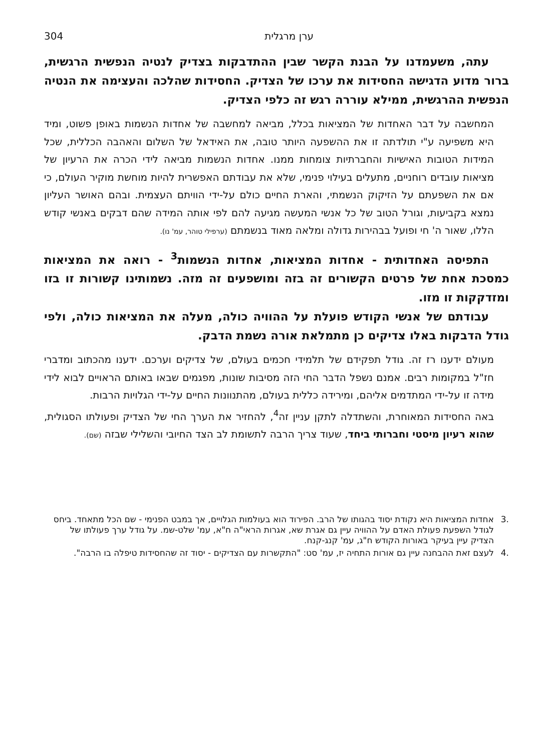ערן מרגלית 304
עתה, משעמדנו על הבנת הקשר שבין ההתדבקות בצדיק לנטיה הנפשית הרגשית, ברור מדוע הדגישה החסידות את ערכו של הצדיק. החסידות שהלכה והעצימה את הנטיה הנפשית ההרגשית, ממילא עוררה רגש זה כלפי הצדיק.
המחשבה על דבר האחדות של המציאות בכלל, מביאה למחשבה של אחדות הנשמות באופן פשוט, ומיד היא משפיעה ע"י תולדתה זו את ההשפעה היותר טובה, את האידאל של השלום והאהבה הכללית, שכל המידות הטובות האישיות והחברתיות צומחות ממנו. אחדות הנשמות מביאה לידי הכרה את הרעיון של מציאות עובדים רוחניים, מתעלים בעילוי פנימי, שלא את עבודתם האפשרית להיות מוחשת מוקיר העולם, כי אם את השפעתם על הזיקוק הנשמתי, והארת החיים כולם על-ידי הוויתם העצמית. ובהם האושר העליון נמצא בקביעות, וגורל הטוב של כל אנשי המעשה מגיעה להם לפי אותה המידה שהם דבקים באנשי קודש הללו, שאור ה' חי ופועל בבהירות גדולה ומלאה מאוד בנשמתם (ערפילי טוהר, עמ' נו).
התפיסה האחדותית - אחדות המציאות, אחדות הנשמות<sup>3</sup> - רואה את המציאות כמסכת אחת של פרטים הקשורים זה בזה ומושפעים זה מזה. נשמותינו קשורות זו בזו ומזדקקות זו מזו.
עבודתם של אנשי הקודש פועלת על ההוויה כולה, מעלה את המציאות כולה, ולפי גודל הדבקות באלו צדיקים כן מתמלאת אורה נשמת הדבק.
מעולם ידענו רז זה. גודל תפקידם של תלמידי חכמים בעולם, של צדיקים וערכם. ידענו מהכתוב ומדברי חז"ל במקומות רבים. אמנם נשפל הדבר החי הזה מסיבות שונות, מפגמים שבאו באותם הראויים לבוא לידי מידה זו על-ידי המתדמים אליהם, ומירידה כללית בעולם, מהתנוונות החיים על-ידי הגלויות הרבות.
באה החסידות המאוחרת, והשתדלה לתקן עניין זה<sup>4</sup>, להחזיר את הערך החי של הצדיק ופעולתו הסגולית, שהוא רעיון מיסטי וחברותי ביחד, שעוד צריך הרבה לתשומת לב הצד החיובי והשלילי שבזה (שם).
.3 אחדות המציאות היא נקודת יסוד בהגותו של הרב. הפירוד הוא בעולמות הגלויים, אך במבט הפנימי - שם הכל מתאחד. ביחס לגודל השפעת פעולת האדם על ההוויה עיין גם אגרת שא, אגרות הראי"ה ח"א, עמ' שלט-שמ. על גודל ערך פעולתו של הצדיק עיין בעיקר באורות הקודש ח"ג, עמ' קנג-קנח.
.4 לעצם זאת ההבחנה עיין גם אורות התחיה יז, עמ' סט: "התקשרות עם הצדיקים - יסוד זה שהחסידות טיפלה בו הרבה".